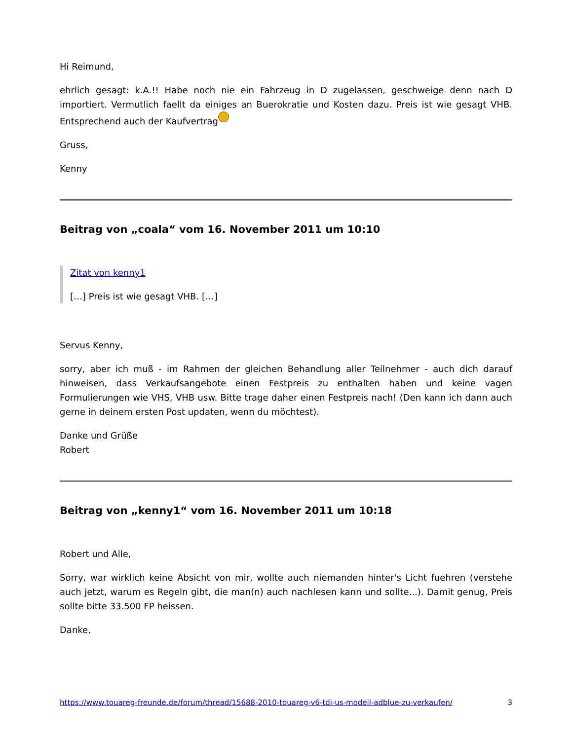Hi Reimund,
ehrlich gesagt: k.A.!! Habe noch nie ein Fahrzeug in D zugelassen, geschweige denn nach D importiert. Vermutlich faellt da einiges an Buerokratie und Kosten dazu. Preis ist wie gesagt VHB. Entsprechend auch der Kaufvertrag
Gruss,
Kenny
Beitrag von „coala“ vom 16. November 2011 um 10:10
Zitat von kenny1
[…] Preis ist wie gesagt VHB. […]
Servus Kenny,
sorry, aber ich muß - im Rahmen der gleichen Behandlung aller Teilnehmer - auch dich darauf hinweisen, dass Verkaufsangebote einen Festpreis zu enthalten haben und keine vagen Formulierungen wie VHS, VHB usw. Bitte trage daher einen Festpreis nach! (Den kann ich dann auch gerne in deinem ersten Post updaten, wenn du möchtest).
Danke und Grüße
Robert
Beitrag von „kenny1“ vom 16. November 2011 um 10:18
Robert und Alle,
Sorry, war wirklich keine Absicht von mir, wollte auch niemanden hinter's Licht fuehren (verstehe auch jetzt, warum es Regeln gibt, die man(n) auch nachlesen kann und sollte...). Damit genug, Preis sollte bitte 33.500 FP heissen.
Danke,
https://www.touareg-freunde.de/forum/thread/15688-2010-touareg-v6-tdi-us-modell-adblue-zu-verkaufen/ 3